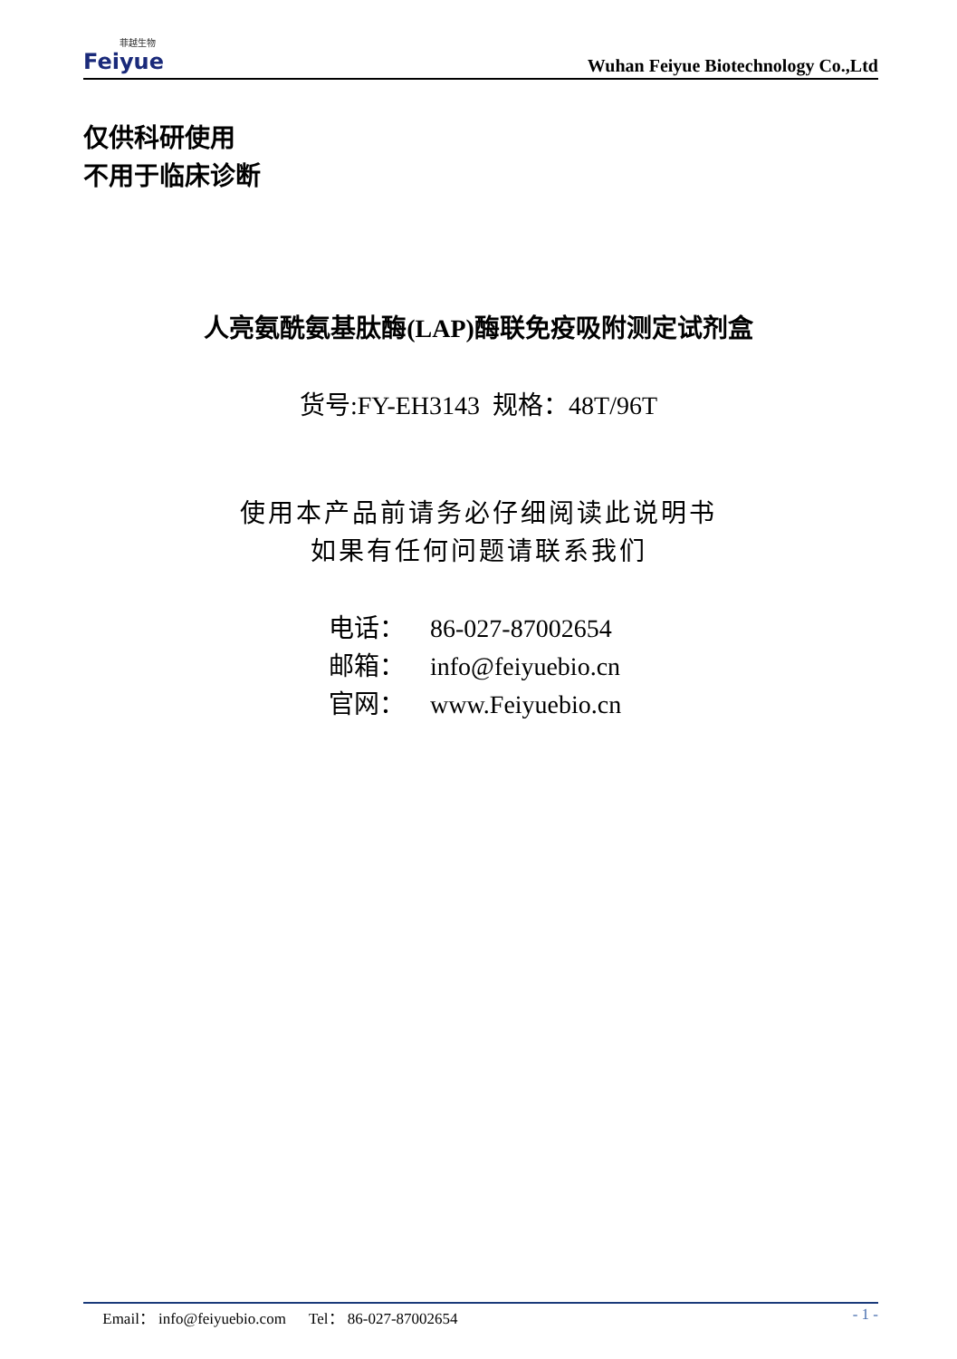菲越生物
Feiyue
Wuhan Feiyue Biotechnology Co.,Ltd
仅供科研使用
不用于临床诊断
人亮氨酰氨基肽酶(LAP)酶联免疫吸附测定试剂盒
货号:FY-EH3143 规格：48T/96T
使用本产品前请务必仔细阅读此说明书
如果有任何问题请联系我们
电话： 86-027-87002654
邮箱： info@feiyuebio.cn
官网： www.Feiyuebio.cn
Email： info@feiyuebio.com Tel： 86-027-87002654
- 1 -